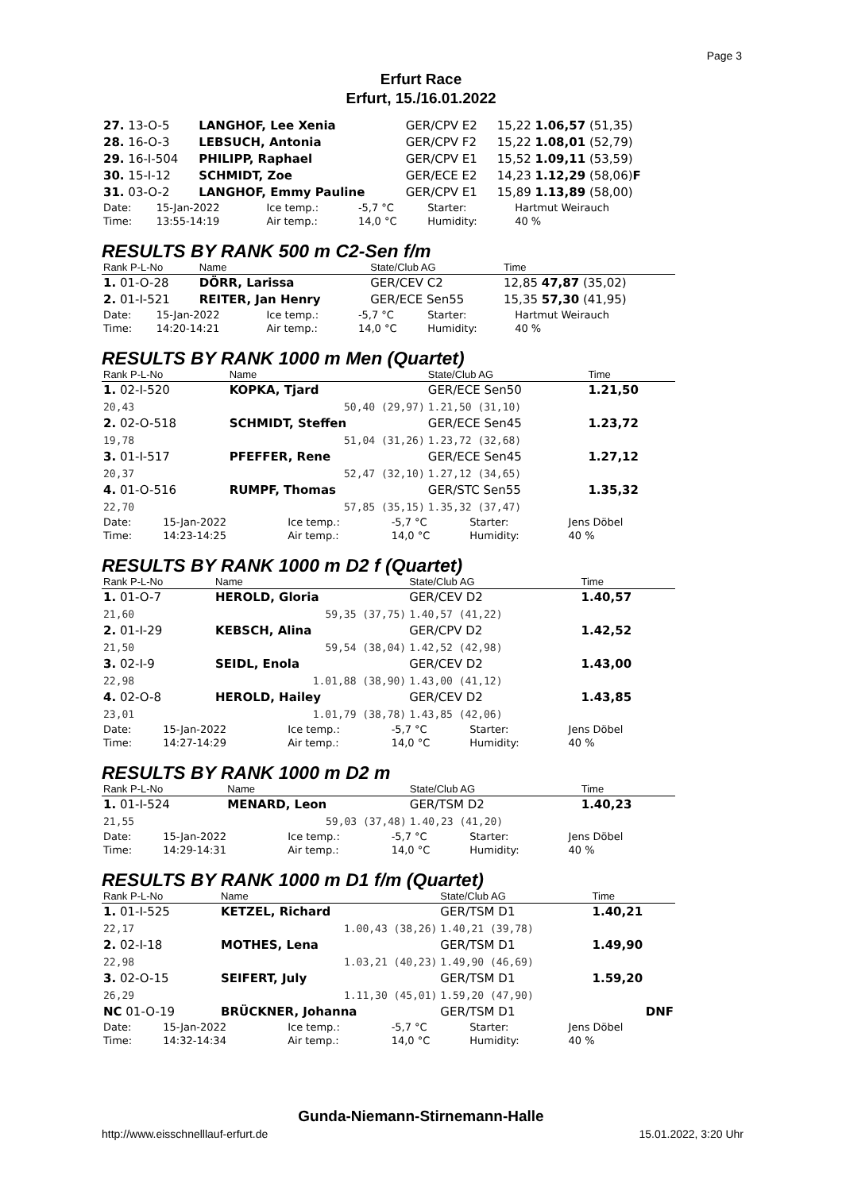Page 3
Erfurt Race
Erfurt, 15./16.01.2022
| 27. 13-O-5 | LANGHOF, Lee Xenia | GER/CPV E2 | 15,22 1.06,57 (51,35) |
| 28. 16-O-3 | LEBSUCH, Antonia | GER/CPV F2 | 15,22 1.08,01 (52,79) |
| 29. 16-I-504 | PHILIPP, Raphael | GER/CPV E1 | 15,52 1.09,11 (53,59) |
| 30. 15-I-12 | SCHMIDT, Zoe | GER/ECE E2 | 14,23 1.12,29 (58,06) F |
| 31. 03-O-2 | LANGHOF, Emmy Pauline | GER/CPV E1 | 15,89 1.13,89 (58,00) |
| Date: Time: | 15-Jan-2022 13:55-14:19 | Ice temp.: Air temp.: | -5,7 °C 14,0 °C | Starter: Humidity: | Hartmut Weirauch 40 % |
RESULTS BY RANK 500 m C2-Sen f/m
| Rank P-L-No | Name | State/Club AG | Time |
| --- | --- | --- | --- |
| 1. 01-O-28 | DÖRR, Larissa | GER/CEV C2 | 12,85 47,87 (35,02) |
| 2. 01-I-521 | REITER, Jan Henry | GER/ECE Sen55 | 15,35 57,30 (41,95) |
| Date: Time: | 15-Jan-2022 14:20-14:21 | Ice temp.: Air temp.: | -5,7 °C 14,0 °C | Starter: Humidity: | Hartmut Weirauch 40 % |
RESULTS BY RANK 1000 m Men (Quartet)
| Rank P-L-No | Name | State/Club AG | Time |
| --- | --- | --- | --- |
| 1. 02-I-520 | KOPKA, Tjard | GER/ECE Sen50 | 1.21,50 |
| 20,43 | 50,40 (29,97) | 1.21,50 (31,10) | |
| 2. 02-O-518 | SCHMIDT, Steffen | GER/ECE Sen45 | 1.23,72 |
| 19,78 | 51,04 (31,26) | 1.23,72 (32,68) | |
| 3. 01-I-517 | PFEFFER, Rene | GER/ECE Sen45 | 1.27,12 |
| 20,37 | 52,47 (32,10) | 1.27,12 (34,65) | |
| 4. 01-O-516 | RUMPF, Thomas | GER/STC Sen55 | 1.35,32 |
| 22,70 | 57,85 (35,15) | 1.35,32 (37,47) | |
| Date: Time: | 15-Jan-2022 14:23-14:25 | Ice temp.: Air temp.: | -5,7 °C 14,0 °C | Starter: Humidity: | Jens Döbel 40 % |
RESULTS BY RANK 1000 m D2 f (Quartet)
| Rank P-L-No | Name | State/Club AG | Time |
| --- | --- | --- | --- |
| 1. 01-O-7 | HEROLD, Gloria | GER/CEV D2 | 1.40,57 |
| 21,60 | 59,35 (37,75) | 1.40,57 (41,22) | |
| 2. 01-I-29 | KEBSCH, Alina | GER/CPV D2 | 1.42,52 |
| 21,50 | 59,54 (38,04) | 1.42,52 (42,98) | |
| 3. 02-I-9 | SEIDL, Enola | GER/CEV D2 | 1.43,00 |
| 22,98 | 1.01,88 (38,90) | 1.43,00 (41,12) | |
| 4. 02-O-8 | HEROLD, Hailey | GER/CEV D2 | 1.43,85 |
| 23,01 | 1.01,79 (38,78) | 1.43,85 (42,06) | |
| Date: Time: | 15-Jan-2022 14:27-14:29 | Ice temp.: Air temp.: | -5,7 °C 14,0 °C | Starter: Humidity: | Jens Döbel 40 % |
RESULTS BY RANK 1000 m D2 m
| Rank P-L-No | Name | State/Club AG | Time |
| --- | --- | --- | --- |
| 1. 01-I-524 | MENARD, Leon | GER/TSM D2 | 1.40,23 |
| 21,55 | 59,03 (37,48) | 1.40,23 (41,20) | |
| Date: Time: | 15-Jan-2022 14:29-14:31 | Ice temp.: Air temp.: | -5,7 °C 14,0 °C | Starter: Humidity: | Jens Döbel 40 % |
RESULTS BY RANK 1000 m D1 f/m (Quartet)
| Rank P-L-No | Name | State/Club AG | Time |
| --- | --- | --- | --- |
| 1. 01-I-525 | KETZEL, Richard | GER/TSM D1 | 1.40,21 |
| 22,17 | 1.00,43 (38,26) | 1.40,21 (39,78) | |
| 2. 02-I-18 | MOTHES, Lena | GER/TSM D1 | 1.49,90 |
| 22,98 | 1.03,21 (40,23) | 1.49,90 (46,69) | |
| 3. 02-O-15 | SEIFERT, July | GER/TSM D1 | 1.59,20 |
| 26,29 | 1.11,30 (45,01) | 1.59,20 (47,90) | |
| NC 01-O-19 | BRÜCKNER, Johanna | GER/TSM D1 | DNF |
| Date: Time: | 15-Jan-2022 14:32-14:34 | Ice temp.: Air temp.: | -5,7 °C 14,0 °C | Starter: Humidity: | Jens Döbel 40 % |
Gunda-Niemann-Stirnemann-Halle
http://www.eisschnelllauf-erfurt.de
15.01.2022, 3:20 Uhr